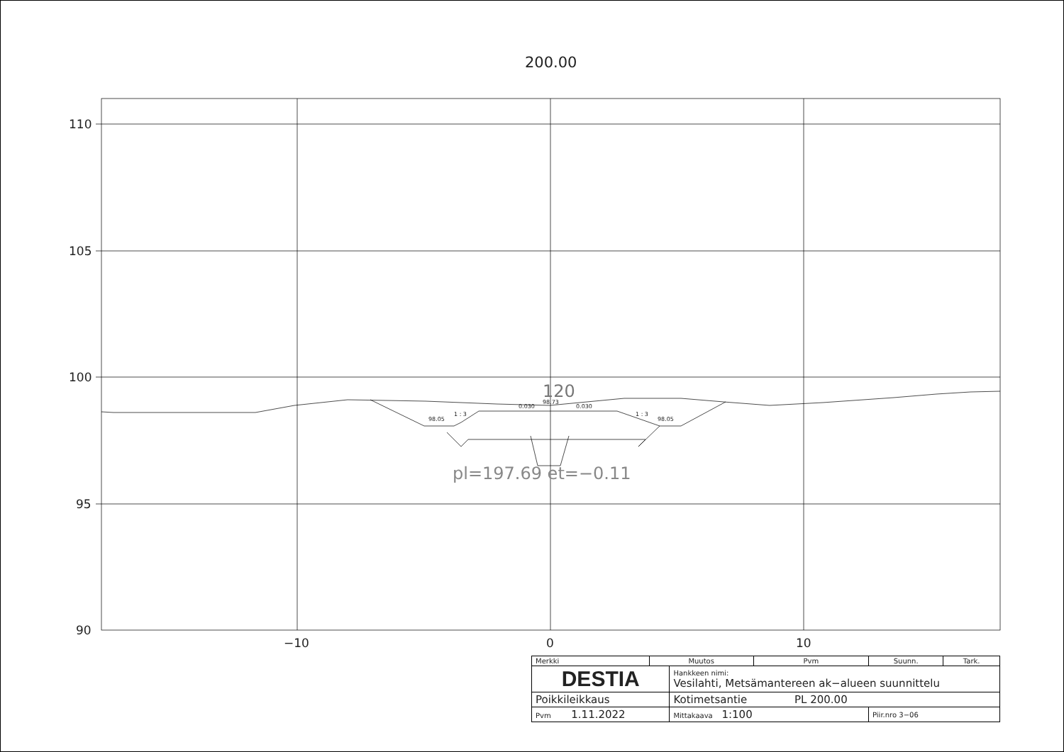200.00
110
105
100
95
90
−10
0
10
120
pl=197.69 et=−0.11
98.05
98.05
98.73
0.030
0.030
1 : 3
1 : 3
| Merkki | Muutos | | Pvm | Suunn. | Tark. |
| DESTIA | | Hankkeen nimi: Vesilahti, Metsämantereen ak−alueen suunnittelu | | | |
| Poikkileikkaus | | Kotimetsantie PL 200.00 | | | |
| Pvm 1.11.2022 | | Mittakaava 1:100 | | Piir.nro 3−06 | |